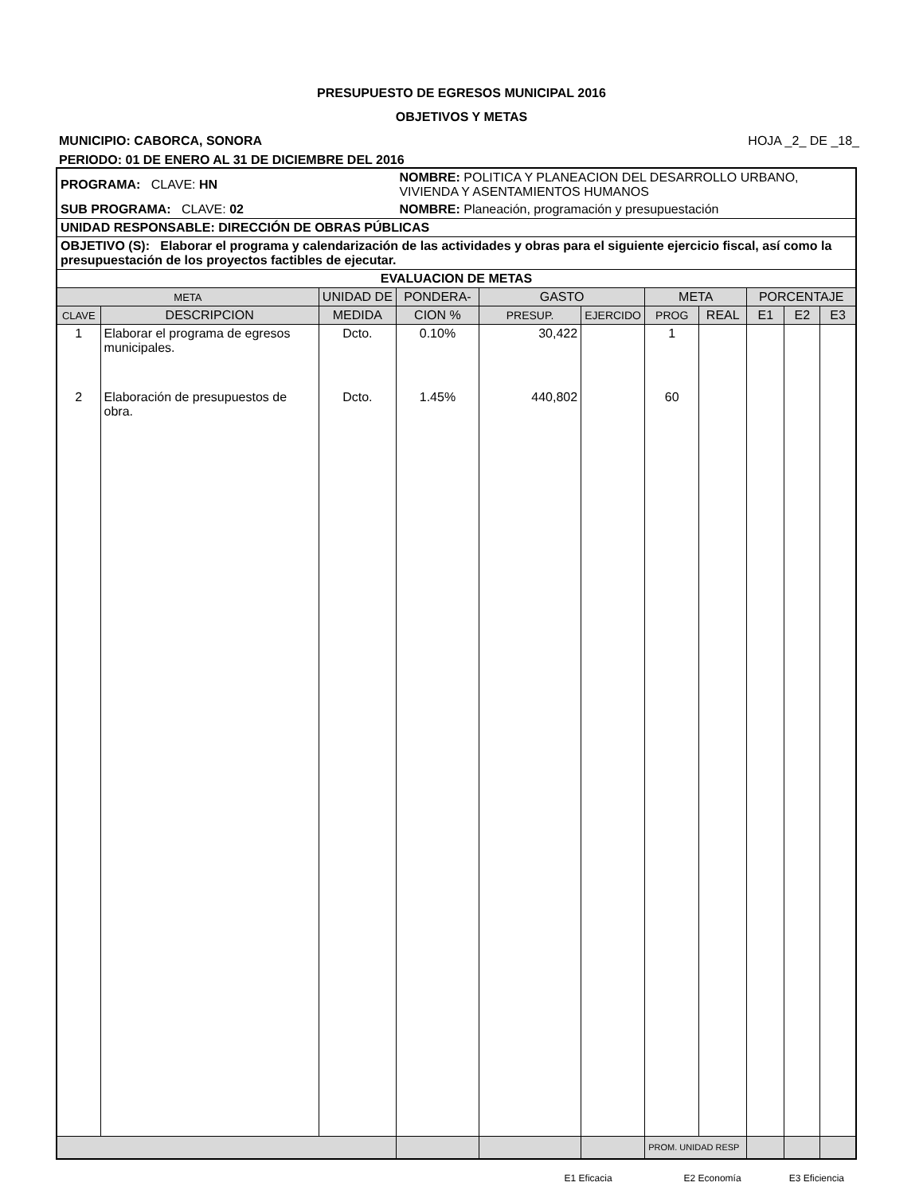PRESUPUESTO DE EGRESOS MUNICIPAL 2016
OBJETIVOS Y METAS
MUNICIPIO: CABORCA, SONORA HOJA _2_ DE _18_
PERIODO: 01 DE ENERO AL 31 DE DICIEMBRE DEL 2016
| PROGRAMA: CLAVE: HN | | | NOMBRE: POLITICA Y PLANEACION DEL DESARROLLO URBANO, VIVIENDA Y ASENTAMIENTOS HUMANOS | | | | | | | |
| SUB PROGRAMA: CLAVE: 02 | | | NOMBRE: Planeación, programación y presupuestación | | | | | | | |
| UNIDAD RESPONSABLE: DIRECCIÓN DE OBRAS PÚBLICAS | | | | | | | | | | |
| OBJETIVO (S): Elaborar el programa y calendarización de las actividades y obras para el siguiente ejercicio fiscal, así como la presupuestación de los proyectos factibles de ejecutar. | | | | | | | | | | |
| EVALUACION DE METAS | | | | | | | | | | |
| META | | UNIDAD DE | PONDERA- | GASTO | | META | | PORCENTAJE | | |
| CLAVE | DESCRIPCION | MEDIDA | CION % | PRESUP. | EJERCIDO | PROG | REAL | E1 | E2 | E3 |
| 1 | Elaborar el programa de egresos municipales. | Dcto. | 0.10% | 30,422 | | 1 | | | | |
| 2 | Elaboración de presupuestos de obra. | Dcto. | 1.45% | 440,802 | | 60 | | | | |
| | | | | | | PROM. UNIDAD RESP | | | | |
E1 Eficacia E2 Economía E3 Eficiencia